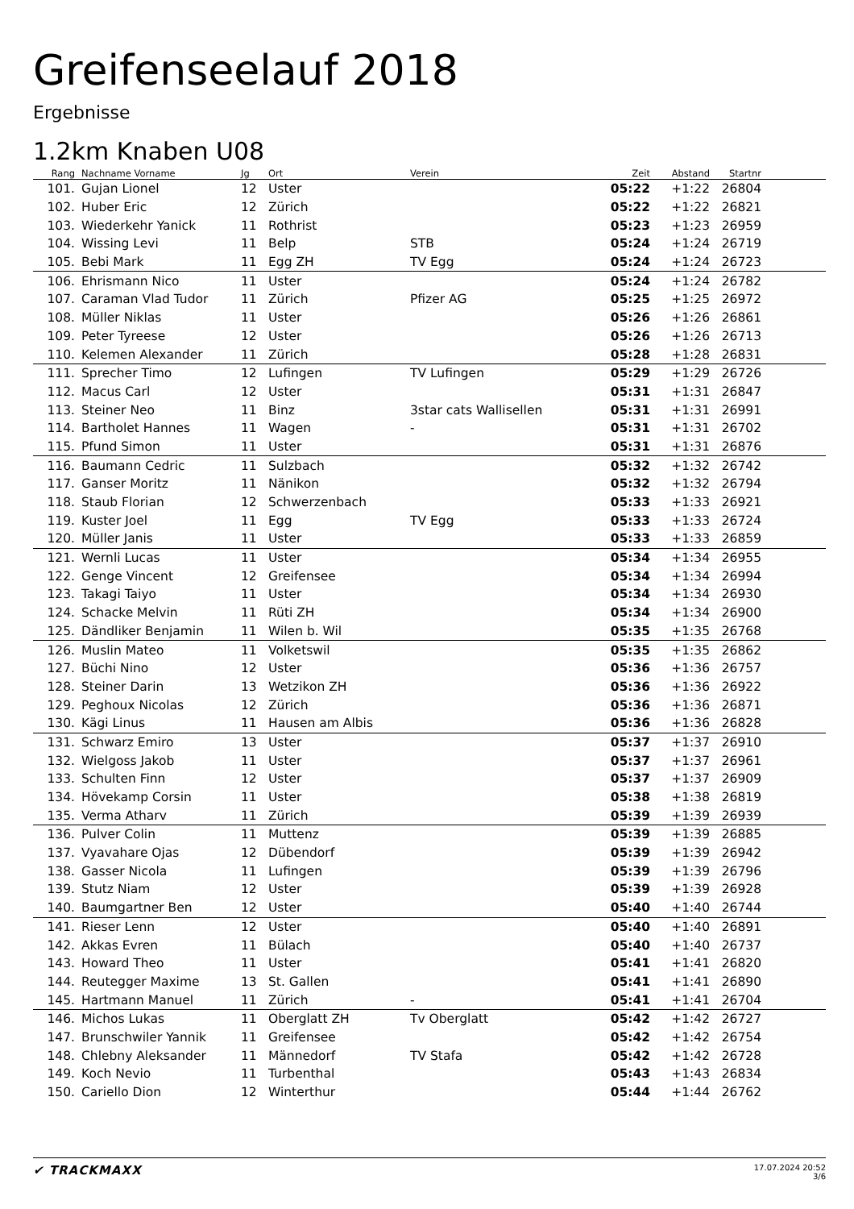Greifenseelauf 2018
Ergebnisse
1.2km Knaben U08
| Rang | Nachname Vorname | Jg | Ort | Verein | Zeit | Abstand | Startnr | |
| --- | --- | --- | --- | --- | --- | --- | --- | --- |
| 101. | Gujan Lionel | 12 | Uster | | 05:22 | +1:22 | 26804 | |
| 102. | Huber Eric | 12 | Zürich | | 05:22 | +1:22 | 26821 | |
| 103. | Wiederkehr Yanick | 11 | Rothrist | | 05:23 | +1:23 | 26959 | |
| 104. | Wissing Levi | 11 | Belp | STB | 05:24 | +1:24 | 26719 | |
| 105. | Bebi Mark | 11 | Egg ZH | TV Egg | 05:24 | +1:24 | 26723 | |
| 106. | Ehrismann Nico | 11 | Uster | | 05:24 | +1:24 | 26782 | |
| 107. | Caraman Vlad Tudor | 11 | Zürich | Pfizer AG | 05:25 | +1:25 | 26972 | |
| 108. | Müller Niklas | 11 | Uster | | 05:26 | +1:26 | 26861 | |
| 109. | Peter Tyreese | 12 | Uster | | 05:26 | +1:26 | 26713 | |
| 110. | Kelemen Alexander | 11 | Zürich | | 05:28 | +1:28 | 26831 | |
| 111. | Sprecher Timo | 12 | Lufingen | TV Lufingen | 05:29 | +1:29 | 26726 | |
| 112. | Macus Carl | 12 | Uster | | 05:31 | +1:31 | 26847 | |
| 113. | Steiner Neo | 11 | Binz | 3star cats Wallisellen | 05:31 | +1:31 | 26991 | |
| 114. | Bartholet Hannes | 11 | Wagen | - | 05:31 | +1:31 | 26702 | |
| 115. | Pfund Simon | 11 | Uster | | 05:31 | +1:31 | 26876 | |
| 116. | Baumann Cedric | 11 | Sulzbach | | 05:32 | +1:32 | 26742 | |
| 117. | Ganser Moritz | 11 | Nänikon | | 05:32 | +1:32 | 26794 | |
| 118. | Staub Florian | 12 | Schwerzenbach | | 05:33 | +1:33 | 26921 | |
| 119. | Kuster Joel | 11 | Egg | TV Egg | 05:33 | +1:33 | 26724 | |
| 120. | Müller Janis | 11 | Uster | | 05:33 | +1:33 | 26859 | |
| 121. | Wernli Lucas | 11 | Uster | | 05:34 | +1:34 | 26955 | |
| 122. | Genge Vincent | 12 | Greifensee | | 05:34 | +1:34 | 26994 | |
| 123. | Takagi Taiyo | 11 | Uster | | 05:34 | +1:34 | 26930 | |
| 124. | Schacke Melvin | 11 | Rüti ZH | | 05:34 | +1:34 | 26900 | |
| 125. | Dändliker Benjamin | 11 | Wilen b. Wil | | 05:35 | +1:35 | 26768 | |
| 126. | Muslin Mateo | 11 | Volketswil | | 05:35 | +1:35 | 26862 | |
| 127. | Büchi Nino | 12 | Uster | | 05:36 | +1:36 | 26757 | |
| 128. | Steiner Darin | 13 | Wetzikon ZH | | 05:36 | +1:36 | 26922 | |
| 129. | Peghoux Nicolas | 12 | Zürich | | 05:36 | +1:36 | 26871 | |
| 130. | Kägi Linus | 11 | Hausen am Albis | | 05:36 | +1:36 | 26828 | |
| 131. | Schwarz Emiro | 13 | Uster | | 05:37 | +1:37 | 26910 | |
| 132. | Wielgoss Jakob | 11 | Uster | | 05:37 | +1:37 | 26961 | |
| 133. | Schulten Finn | 12 | Uster | | 05:37 | +1:37 | 26909 | |
| 134. | Hövekamp Corsin | 11 | Uster | | 05:38 | +1:38 | 26819 | |
| 135. | Verma Atharv | 11 | Zürich | | 05:39 | +1:39 | 26939 | |
| 136. | Pulver Colin | 11 | Muttenz | | 05:39 | +1:39 | 26885 | |
| 137. | Vyavahare Ojas | 12 | Dübendorf | | 05:39 | +1:39 | 26942 | |
| 138. | Gasser Nicola | 11 | Lufingen | | 05:39 | +1:39 | 26796 | |
| 139. | Stutz Niam | 12 | Uster | | 05:39 | +1:39 | 26928 | |
| 140. | Baumgartner Ben | 12 | Uster | | 05:40 | +1:40 | 26744 | |
| 141. | Rieser Lenn | 12 | Uster | | 05:40 | +1:40 | 26891 | |
| 142. | Akkas Evren | 11 | Bülach | | 05:40 | +1:40 | 26737 | |
| 143. | Howard Theo | 11 | Uster | | 05:41 | +1:41 | 26820 | |
| 144. | Reutegger Maxime | 13 | St. Gallen | | 05:41 | +1:41 | 26890 | |
| 145. | Hartmann Manuel | 11 | Zürich | - | 05:41 | +1:41 | 26704 | |
| 146. | Michos Lukas | 11 | Oberglatt ZH | Tv Oberglatt | 05:42 | +1:42 | 26727 | |
| 147. | Brunschwiler Yannik | 11 | Greifensee | | 05:42 | +1:42 | 26754 | |
| 148. | Chlebny Aleksander | 11 | Männedorf | TV Stafa | 05:42 | +1:42 | 26728 | |
| 149. | Koch Nevio | 11 | Turbenthal | | 05:43 | +1:43 | 26834 | |
| 150. | Cariello Dion | 12 | Winterthur | | 05:44 | +1:44 | 26762 | |
✔ TRACKMAXX
17.07.2024 20:52
3/6